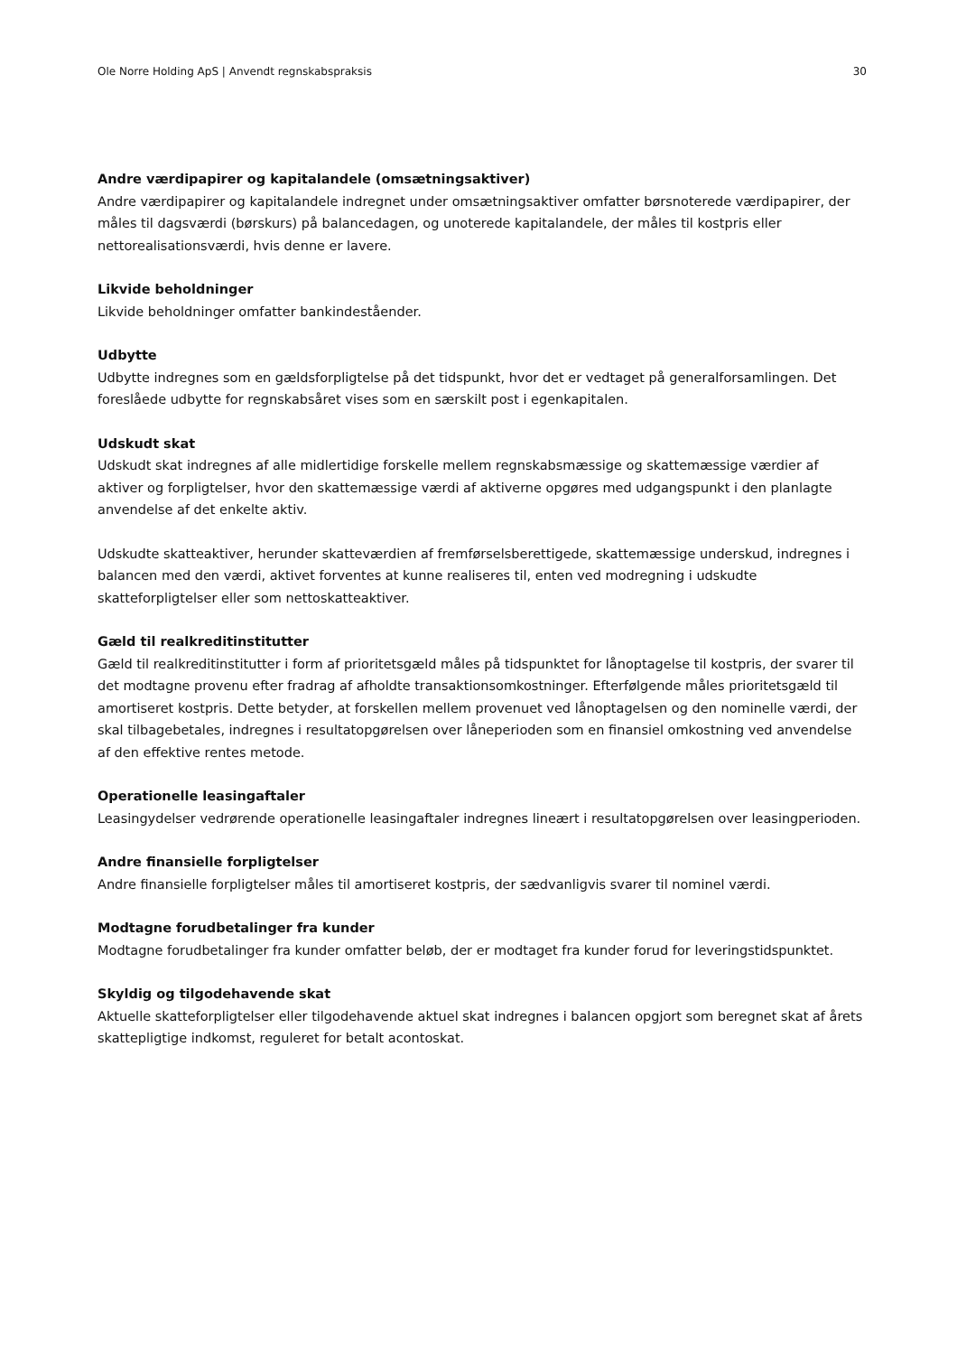Ole Norre Holding ApS | Anvendt regnskabspraksis 30
Andre værdipapirer og kapitalandele (omsætningsaktiver)
Andre værdipapirer og kapitalandele indregnet under omsætningsaktiver omfatter børsnoterede værdipapirer, der måles til dagsværdi (børskurs) på balancedagen, og unoterede kapitalandele, der måles til kostpris eller nettorealisationsværdi, hvis denne er lavere.
Likvide beholdninger
Likvide beholdninger omfatter bankindeståender.
Udbytte
Udbytte indregnes som en gældsforpligtelse på det tidspunkt, hvor det er vedtaget på generalforsamlingen. Det foreslåede udbytte for regnskabsåret vises som en særskilt post i egenkapitalen.
Udskudt skat
Udskudt skat indregnes af alle midlertidige forskelle mellem regnskabsmæssige og skattemæssige værdier af aktiver og forpligtelser, hvor den skattemæssige værdi af aktiverne opgøres med udgangspunkt i den planlagte anvendelse af det enkelte aktiv.
Udskudte skatteaktiver, herunder skatteværdien af fremførselsberettigede, skattemæssige underskud, indregnes i balancen med den værdi, aktivet forventes at kunne realiseres til, enten ved modregning i udskudte skatteforpligtelser eller som nettoskatteaktiver.
Gæld til realkreditinstitutter
Gæld til realkreditinstitutter i form af prioritetsgæld måles på tidspunktet for lånoptagelse til kostpris, der svarer til det modtagne provenu efter fradrag af afholdte transaktionsomkostninger. Efterfølgende måles prioritetsgæld til amortiseret kostpris. Dette betyder, at forskellen mellem provenuet ved lånoptagelsen og den nominelle værdi, der skal tilbagebetales, indregnes i resultatopgørelsen over låneperioden som en finansiel omkostning ved anvendelse af den effektive rentes metode.
Operationelle leasingaftaler
Leasingydelser vedrørende operationelle leasingaftaler indregnes lineært i resultatopgørelsen over leasingperioden.
Andre finansielle forpligtelser
Andre finansielle forpligtelser måles til amortiseret kostpris, der sædvanligvis svarer til nominel værdi.
Modtagne forudbetalinger fra kunder
Modtagne forudbetalinger fra kunder omfatter beløb, der er modtaget fra kunder forud for leveringstidspunktet.
Skyldig og tilgodehavende skat
Aktuelle skatteforpligtelser eller tilgodehavende aktuel skat indregnes i balancen opgjort som beregnet skat af årets skattepligtige indkomst, reguleret for betalt acontoskat.